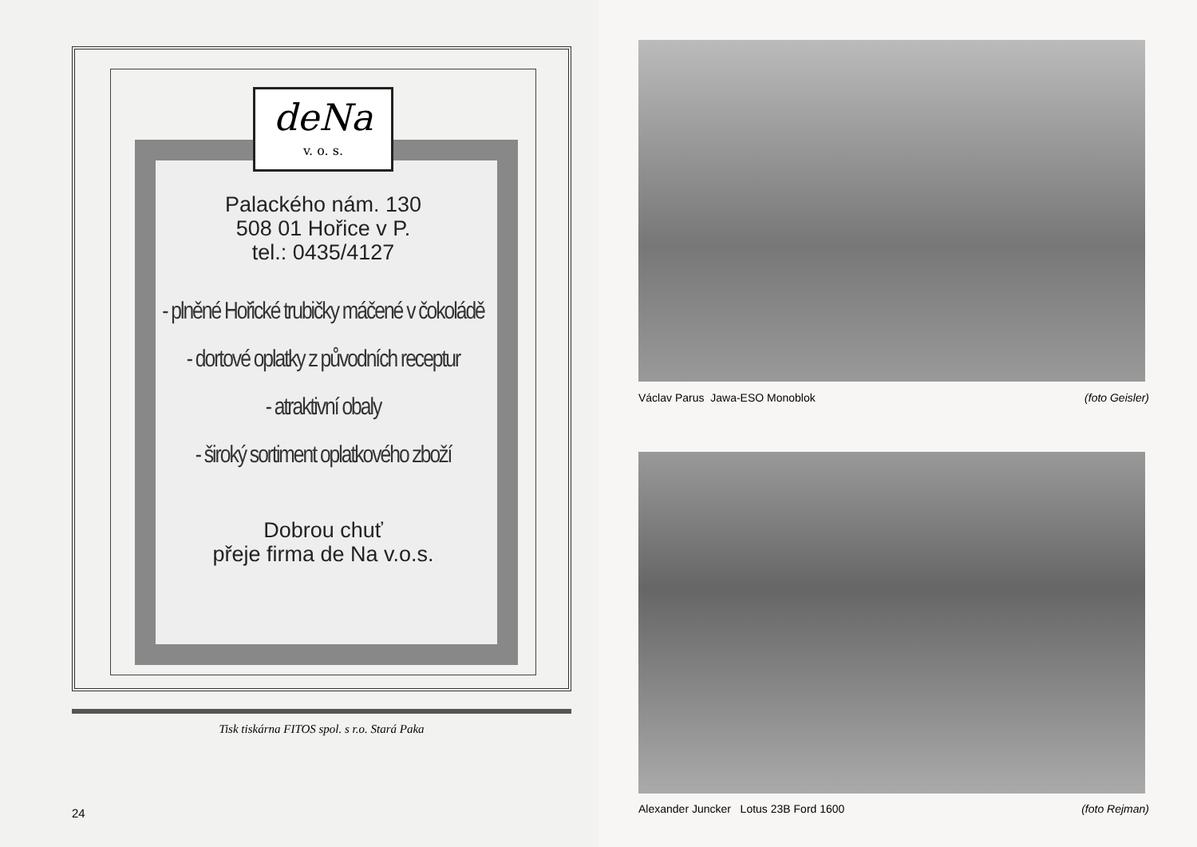deNa v. o. s.
Palackého nám. 130
508 01 Hořice v P.
tel.: 0435/4127
- plněné Hořické trubičky máčené v čokoládě
- dortové oplatky z původních receptur
- atraktivní obaly
- široký sortiment oplatkového zboží
Dobrou chuť
přeje firma de Na v.o.s.
Tisk tiskárna FITOS spol. s r.o. Stará Paka
24
Václav Parus Jawa-ESO Monoblok (foto Geisler)
Alexander Juncker Lotus 23B Ford 1600 (foto Rejman)